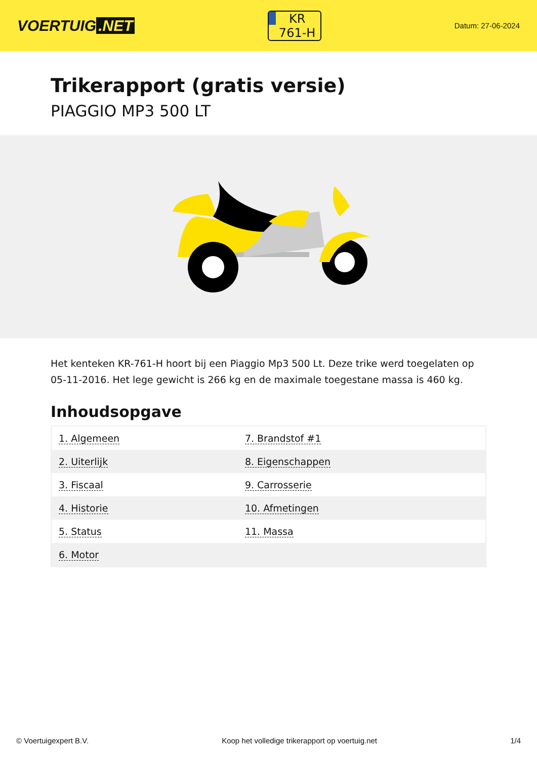VOERTUIG.NET
KR
761-H
Datum: 27-06-2024
Trikerapport (gratis versie)
PIAGGIO MP3 500 LT
Het kenteken KR-761-H hoort bij een Piaggio Mp3 500 Lt. Deze trike werd toegelaten op 05-11-2016. Het lege gewicht is 266 kg en de maximale toegestane massa is 460 kg.
Inhoudsopgave
| 1. Algemeen | 7. Brandstof #1 |
| 2. Uiterlijk | 8. Eigenschappen |
| 3. Fiscaal | 9. Carrosserie |
| 4. Historie | 10. Afmetingen |
| 5. Status | 11. Massa |
| 6. Motor | |
© Voertuigexpert B.V. Koop het volledige trikerapport op voertuig.net 1/4